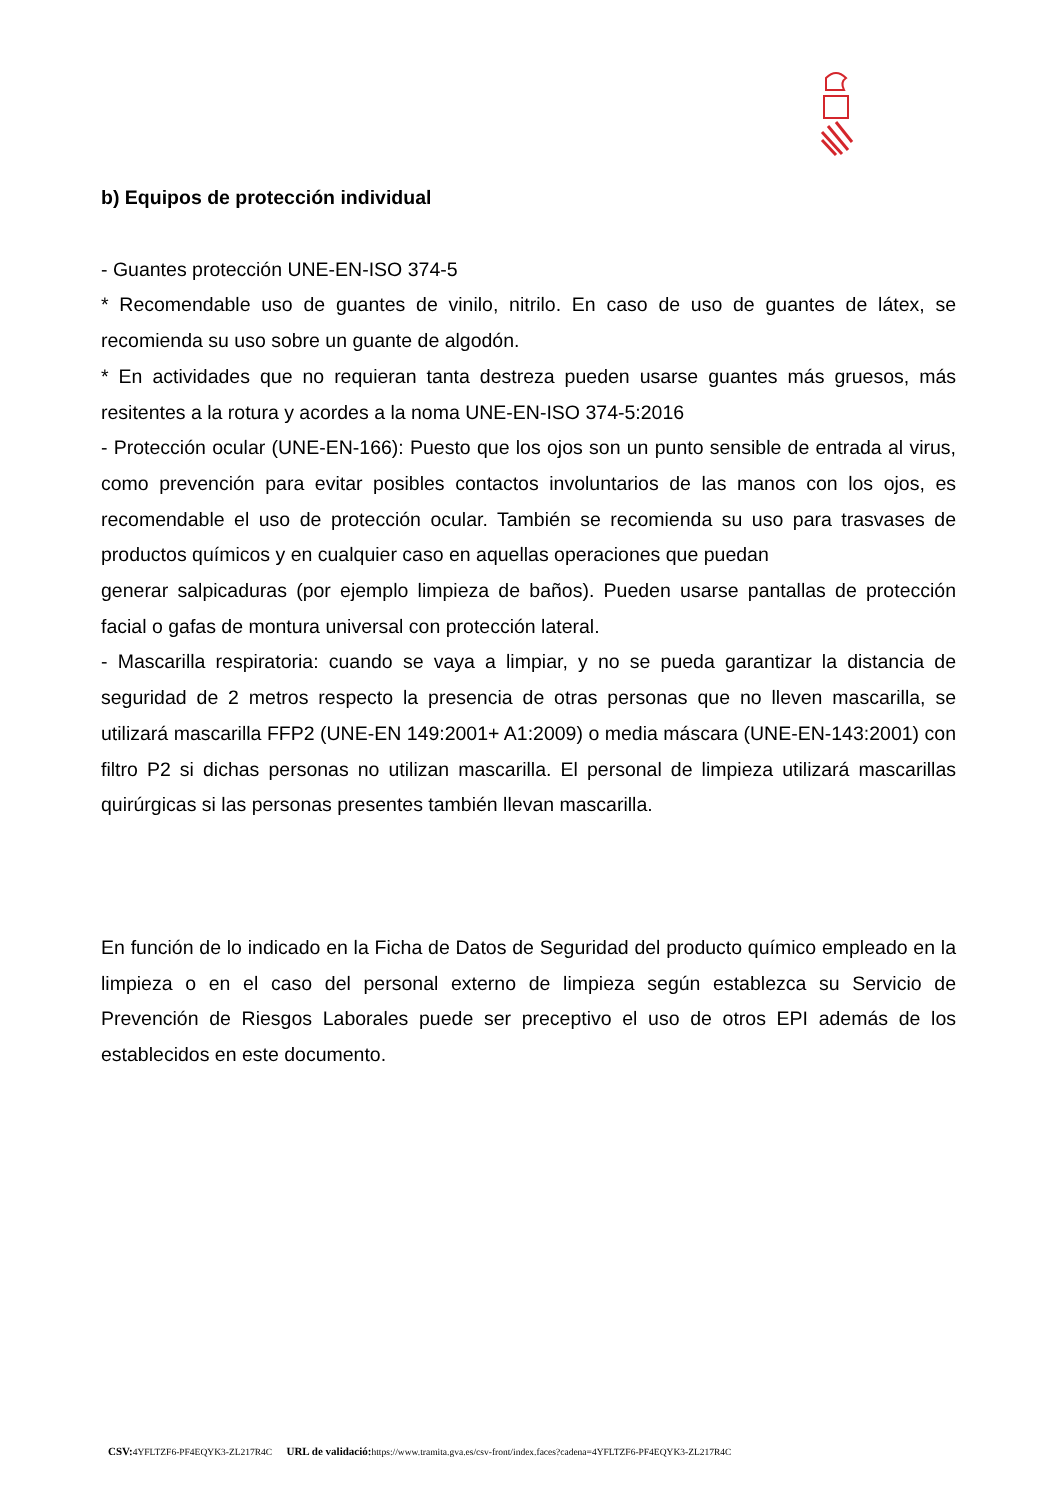b) Equipos de protección individual
- Guantes protección UNE-EN-ISO 374-5
* Recomendable uso de guantes de vinilo, nitrilo. En caso de uso de guantes de látex, se recomienda su uso sobre un guante de algodón.
* En actividades que no requieran tanta destreza pueden usarse guantes más gruesos, más resitentes a la rotura y acordes a la noma UNE-EN-ISO 374-5:2016
- Protección ocular (UNE-EN-166): Puesto que los ojos son un punto sensible de entrada al virus, como prevención para evitar posibles contactos involuntarios de las manos con los ojos, es recomendable el uso de protección ocular. También se recomienda su uso para trasvases de productos químicos y en cualquier caso en aquellas operaciones que puedan
generar salpicaduras (por ejemplo limpieza de baños). Pueden usarse pantallas de protección facial o gafas de montura universal con protección lateral.
- Mascarilla respiratoria: cuando se vaya a limpiar, y no se pueda garantizar la distancia de seguridad de 2 metros respecto la presencia de otras personas que no lleven mascarilla, se utilizará mascarilla FFP2 (UNE-EN 149:2001+ A1:2009) o media máscara (UNE-EN-143:2001) con filtro P2 si dichas personas no utilizan mascarilla. El personal de limpieza utilizará mascarillas quirúrgicas si las personas presentes también llevan mascarilla.
En función de lo indicado en la Ficha de Datos de Seguridad del producto químico empleado en la limpieza o en el caso del personal externo de limpieza según establezca su Servicio de Prevención de Riesgos Laborales puede ser preceptivo el uso de otros EPI además de los establecidos en este documento.
CSV: 4YFLTZF6-PF4EQYK3-ZL217R4C URL de validació: https://www.tramita.gva.es/csv-front/index.faces?cadena=4YFLTZF6-PF4EQYK3-ZL217R4C